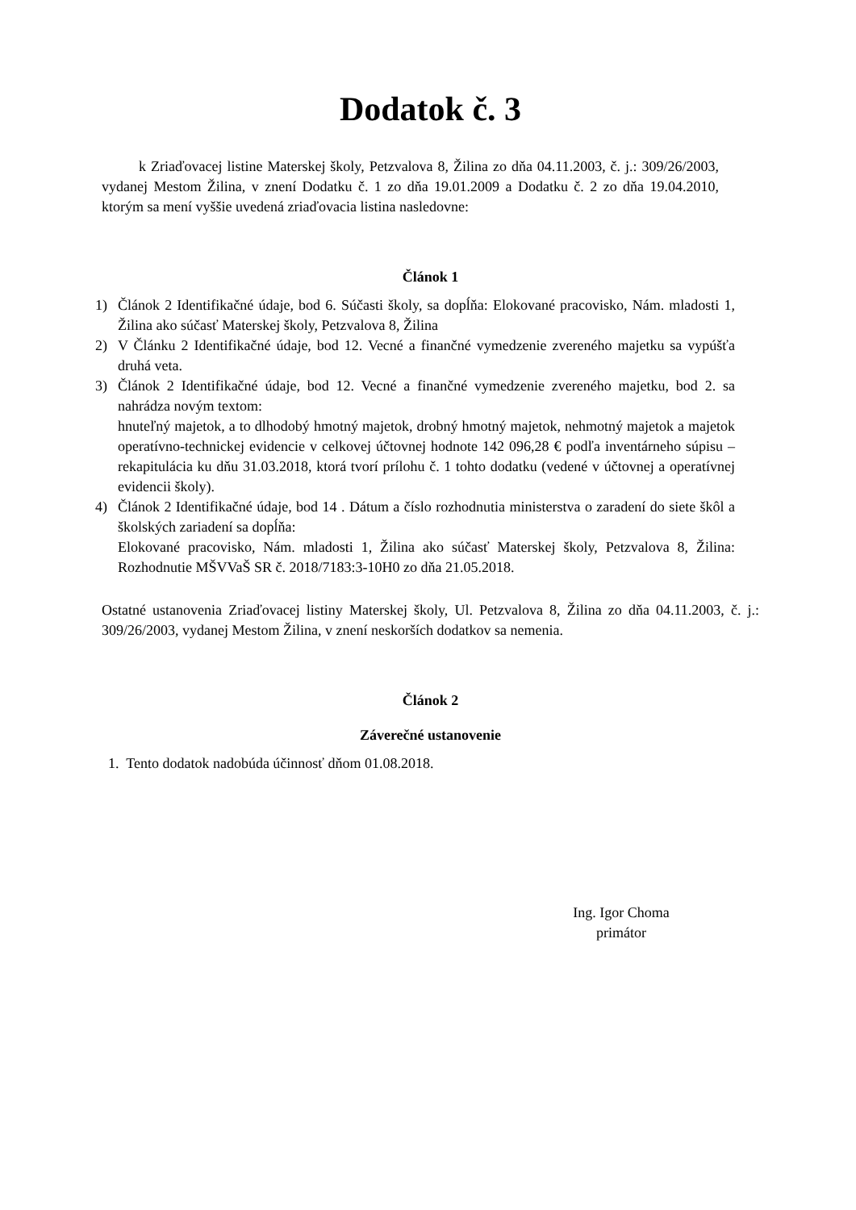Dodatok č. 3
k Zriaďovacej listine Materskej školy, Petzvalova 8, Žilina zo dňa 04.11.2003, č. j.: 309/26/2003, vydanej Mestom Žilina, v znení Dodatku č. 1 zo dňa 19.01.2009 a Dodatku č. 2 zo dňa 19.04.2010, ktorým sa mení vyššie uvedená zriaďovacia listina nasledovne:
Článok 1
1) Článok 2 Identifikačné údaje, bod 6. Súčasti školy, sa dopĺňa: Elokované pracovisko, Nám. mladosti 1, Žilina ako súčasť Materskej školy, Petzvalova 8, Žilina
2) V Článku 2 Identifikačné údaje, bod 12. Vecné a finančné vymedzenie zvereného majetku sa vypúšťa druhá veta.
3) Článok 2 Identifikačné údaje, bod 12. Vecné a finančné vymedzenie zvereného majetku, bod 2. sa nahrádza novým textom:
hnuteľný majetok, a to dlhodobý hmotný majetok, drobný hmotný majetok, nehmotný majetok a majetok operatívno-technickej evidencie v celkovej účtovnej hodnote 142 096,28 € podľa inventárneho súpisu – rekapitulácia ku dňu 31.03.2018, ktorá tvorí prílohu č. 1 tohto dodatku (vedené v účtovnej a operatívnej evidencii školy).
4) Článok 2 Identifikačné údaje, bod 14 . Dátum a číslo rozhodnutia ministerstva o zaradení do siete škôl a školských zariadení sa dopĺňa:
Elokované pracovisko, Nám. mladosti 1, Žilina ako súčasť Materskej školy, Petzvalova 8, Žilina: Rozhodnutie MŠVVaŠ SR č. 2018/7183:3-10H0 zo dňa 21.05.2018.
Ostatné ustanovenia Zriaďovacej listiny Materskej školy, Ul. Petzvalova 8, Žilina zo dňa 04.11.2003, č. j.: 309/26/2003, vydanej Mestom Žilina, v znení neskorších dodatkov sa nemenia.
Článok 2
Záverečné ustanovenie
1. Tento dodatok nadobúda účinnosť dňom 01.08.2018.
Ing. Igor Choma
primátor